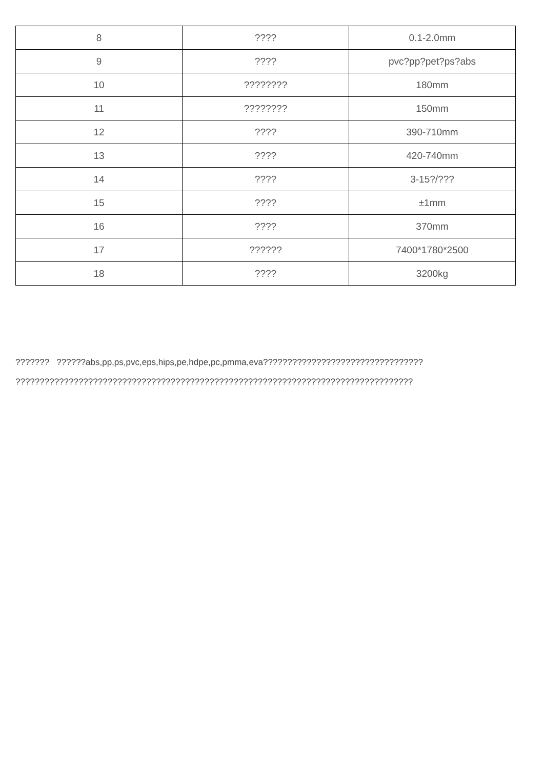| 8 | ???? | 0.1-2.0mm |
| 9 | ???? | pvc?pp?pet?ps?abs |
| 10 | ???????? | 180mm |
| 11 | ???????? | 150mm |
| 12 | ???? | 390-710mm |
| 13 | ???? | 420-740mm |
| 14 | ???? | 3-15?/??? |
| 15 | ???? | ±1mm |
| 16 | ???? | 370mm |
| 17 | ?????? | 7400*1780*2500 |
| 18 | ???? | 3200kg |
??????? ??????abs,pp,ps,pvc,eps,hips,pe,hdpe,pc,pmma,eva?????????????????????????????????
??????????????????????????????????????????????????????????????????????????????????